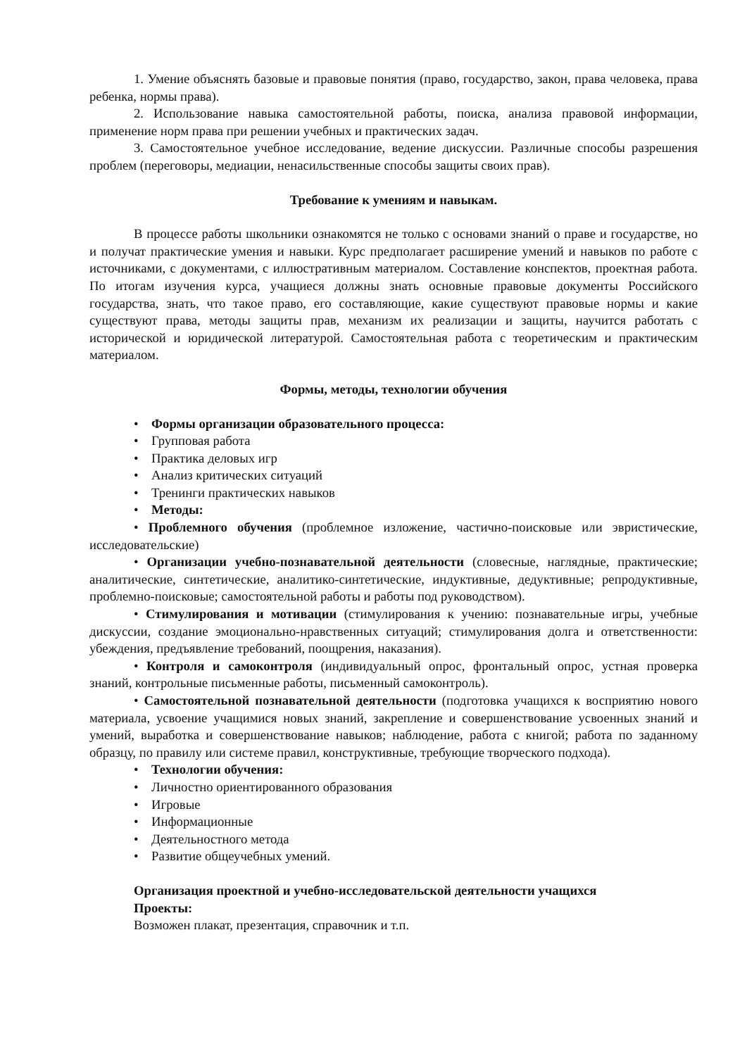1. Умение объяснять базовые и правовые понятия (право, государство, закон, права человека, права ребенка, нормы права).
2. Использование навыка самостоятельной работы, поиска, анализа правовой информации, применение норм права при решении учебных и практических задач.
3. Самостоятельное учебное исследование, ведение дискуссии. Различные способы разрешения проблем (переговоры, медиации, ненасильственные способы защиты своих прав).
Требование к умениям и навыкам.
В процессе работы школьники ознакомятся не только с основами знаний о праве и государстве, но и получат практические умения и навыки. Курс предполагает расширение умений и навыков по работе с источниками, с документами, с иллюстративным материалом. Составление конспектов, проектная работа. По итогам изучения курса, учащиеся должны знать основные правовые документы Российского государства, знать, что такое право, его составляющие, какие существуют правовые нормы и какие существуют права, методы защиты прав, механизм их реализации и защиты, научится работать с исторической и юридической литературой. Самостоятельная работа с теоретическим и практическим материалом.
Формы, методы, технологии обучения
• Формы организации образовательного процесса:
• Групповая работа
• Практика деловых игр
• Анализ критических ситуаций
• Тренинги практических навыков
• Методы:
• Проблемного обучения (проблемное изложение, частично-поисковые или эвристические, исследовательские)
• Организации учебно-познавательной деятельности (словесные, наглядные, практические; аналитические, синтетические, аналитико-синтетические, индуктивные, дедуктивные; репродуктивные, проблемно-поисковые; самостоятельной работы и работы под руководством).
• Стимулирования и мотивации (стимулирования к учению: познавательные игры, учебные дискуссии, создание эмоционально-нравственных ситуаций; стимулирования долга и ответственности: убеждения, предъявление требований, поощрения, наказания).
• Контроля и самоконтроля (индивидуальный опрос, фронтальный опрос, устная проверка знаний, контрольные письменные работы, письменный самоконтроль).
• Самостоятельной познавательной деятельности (подготовка учащихся к восприятию нового материала, усвоение учащимися новых знаний, закрепление и совершенствование усвоенных знаний и умений, выработка и совершенствование навыков; наблюдение, работа с книгой; работа по заданному образцу, по правилу или системе правил, конструктивные, требующие творческого подхода).
• Технологии обучения:
• Личностно ориентированного образования
• Игровые
• Информационные
• Деятельностного метода
• Развитие общеучебных умений.
Организация проектной и учебно-исследовательской деятельности учащихся
Проекты:
Возможен плакат, презентация, справочник и т.п.